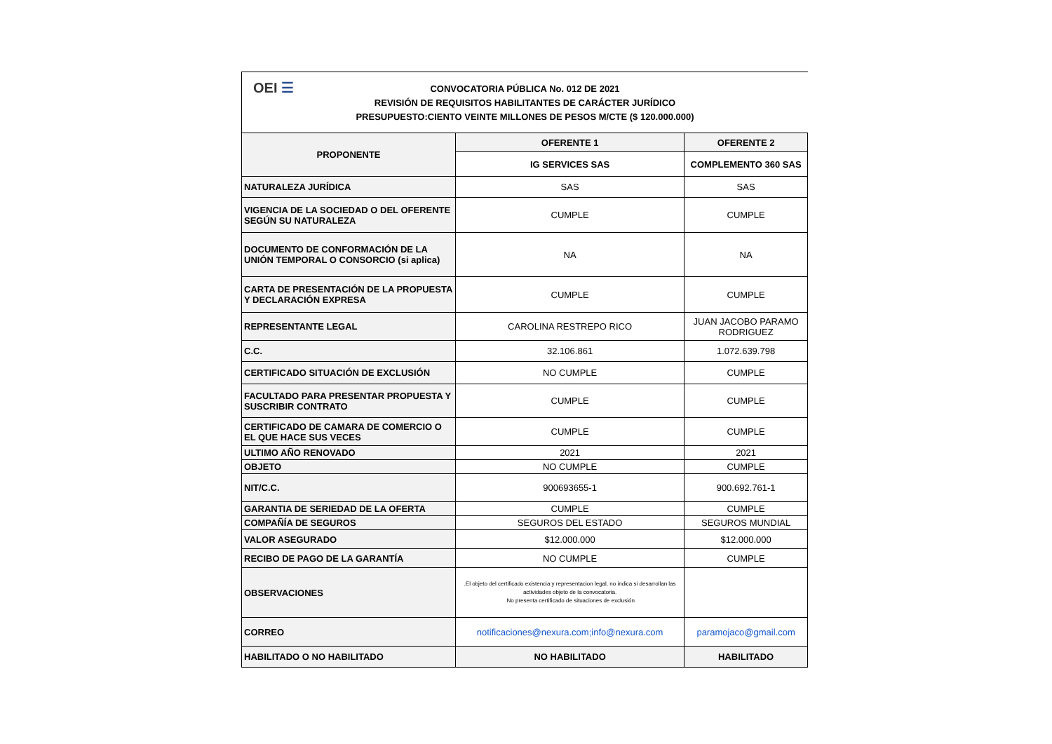OEI ☰
CONVOCATORIA PÚBLICA No. 012 DE 2021
REVISIÓN DE REQUISITOS HABILITANTES DE CARÁCTER JURÍDICO
PRESUPUESTO:CIENTO VEINTE MILLONES DE PESOS M/CTE ($ 120.000.000)
| PROPONENTE | OFERENTE 1 | OFERENTE 2 |
| --- | --- | --- |
| | IG SERVICES SAS | COMPLEMENTO 360 SAS |
| NATURALEZA JURÍDICA | SAS | SAS |
| VIGENCIA DE LA SOCIEDAD O DEL OFERENTE SEGÚN SU NATURALEZA | CUMPLE | CUMPLE |
| DOCUMENTO DE CONFORMACIÓN DE LA UNIÓN TEMPORAL O CONSORCIO (si aplica) | NA | NA |
| CARTA DE PRESENTACIÓN DE LA PROPUESTA Y DECLARACIÓN EXPRESA | CUMPLE | CUMPLE |
| REPRESENTANTE LEGAL | CAROLINA RESTREPO RICO | JUAN JACOBO PARAMO RODRIGUEZ |
| C.C. | 32.106.861 | 1.072.639.798 |
| CERTIFICADO SITUACIÓN DE EXCLUSIÓN | NO CUMPLE | CUMPLE |
| FACULTADO PARA PRESENTAR PROPUESTA Y SUSCRIBIR CONTRATO | CUMPLE | CUMPLE |
| CERTIFICADO DE CAMARA DE COMERCIO O EL QUE HACE SUS VECES | CUMPLE | CUMPLE |
| ULTIMO AÑO RENOVADO | 2021 | 2021 |
| OBJETO | NO CUMPLE | CUMPLE |
| NIT/C.C. | 900693655-1 | 900.692.761-1 |
| GARANTIA DE SERIEDAD DE LA OFERTA | CUMPLE | CUMPLE |
| COMPAÑÍA DE SEGUROS | SEGUROS DEL ESTADO | SEGUROS MUNDIAL |
| VALOR ASEGURADO | $12.000.000 | $12.000.000 |
| RECIBO DE PAGO DE LA GARANTÍA | NO CUMPLE | CUMPLE |
| OBSERVACIONES | .El objeto del certificado existencia y representacion legal, no indica si desarrollan las actividades objeto de la convocatoria. .No presenta certificado de situaciones de exclusión | |
| CORREO | notificaciones@nexura.com;info@nexura.com | paramojaco@gmail.com |
| HABILITADO O NO HABILITADO | NO HABILITADO | HABILITADO |